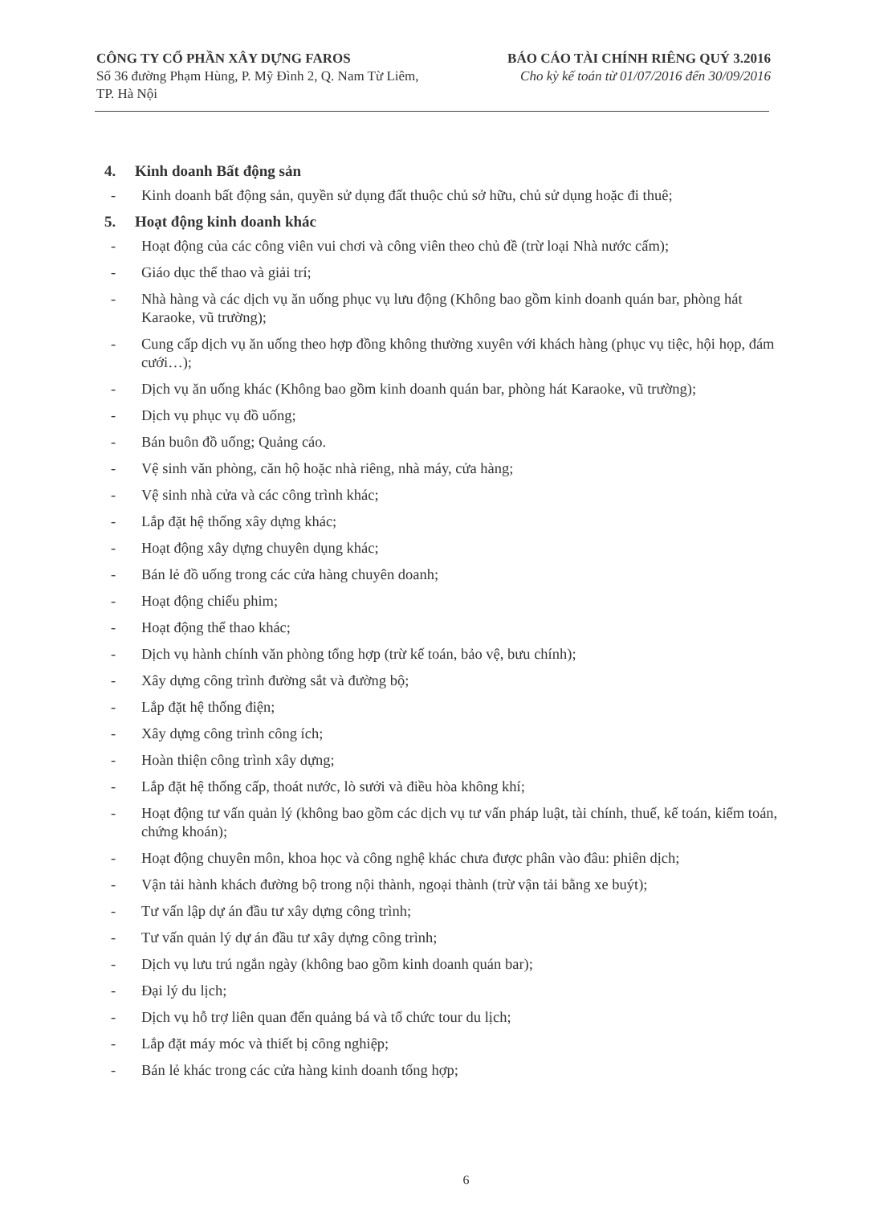CÔNG TY CỔ PHẦN XÂY DỰNG FAROS
Số 36 đường Phạm Hùng, P. Mỹ Đình 2, Q. Nam Từ Liêm,
TP. Hà Nội
BÁO CÁO TÀI CHÍNH RIÊNG QUÝ 3.2016
Cho kỳ kế toán từ 01/07/2016 đến 30/09/2016
4. Kinh doanh Bất động sản
- Kinh doanh bất động sản, quyền sử dụng đất thuộc chủ sở hữu, chủ sử dụng hoặc đi thuê;
5. Hoạt động kinh doanh khác
- Hoạt động của các công viên vui chơi và công viên theo chủ đề (trừ loại Nhà nước cấm);
- Giáo dục thể thao và giải trí;
- Nhà hàng và các dịch vụ ăn uống phục vụ lưu động (Không bao gồm kinh doanh quán bar, phòng hát Karaoke, vũ trường);
- Cung cấp dịch vụ ăn uống theo hợp đồng không thường xuyên với khách hàng (phục vụ tiệc, hội họp, đám cưới…);
- Dịch vụ ăn uống khác (Không bao gồm kinh doanh quán bar, phòng hát Karaoke, vũ trường);
- Dịch vụ phục vụ đồ uống;
- Bán buôn đồ uống; Quảng cáo.
- Vệ sinh văn phòng, căn hộ hoặc nhà riêng, nhà máy, cửa hàng;
- Vệ sinh nhà cửa và các công trình khác;
- Lắp đặt hệ thống xây dựng khác;
- Hoạt động xây dựng chuyên dụng khác;
- Bán lẻ đồ uống trong các cửa hàng chuyên doanh;
- Hoạt động chiếu phim;
- Hoạt động thể thao khác;
- Dịch vụ hành chính văn phòng tổng hợp (trừ kế toán, bảo vệ, bưu chính);
- Xây dựng công trình đường sắt và đường bộ;
- Lắp đặt hệ thống điện;
- Xây dựng công trình công ích;
- Hoàn thiện công trình xây dựng;
- Lắp đặt hệ thống cấp, thoát nước, lò sưởi và điều hòa không khí;
- Hoạt động tư vấn quản lý (không bao gồm các dịch vụ tư vấn pháp luật, tài chính, thuế, kế toán, kiểm toán, chứng khoán);
- Hoạt động chuyên môn, khoa học và công nghệ khác chưa được phân vào đâu: phiên dịch;
- Vận tải hành khách đường bộ trong nội thành, ngoại thành (trừ vận tải bằng xe buýt);
- Tư vấn lập dự án đầu tư xây dựng công trình;
- Tư vấn quản lý dự án đầu tư xây dựng công trình;
- Dịch vụ lưu trú ngắn ngày (không bao gồm kinh doanh quán bar);
- Đại lý du lịch;
- Dịch vụ hỗ trợ liên quan đến quảng bá và tổ chức tour du lịch;
- Lắp đặt máy móc và thiết bị công nghiệp;
- Bán lẻ khác trong các cửa hàng kinh doanh tổng hợp;
6